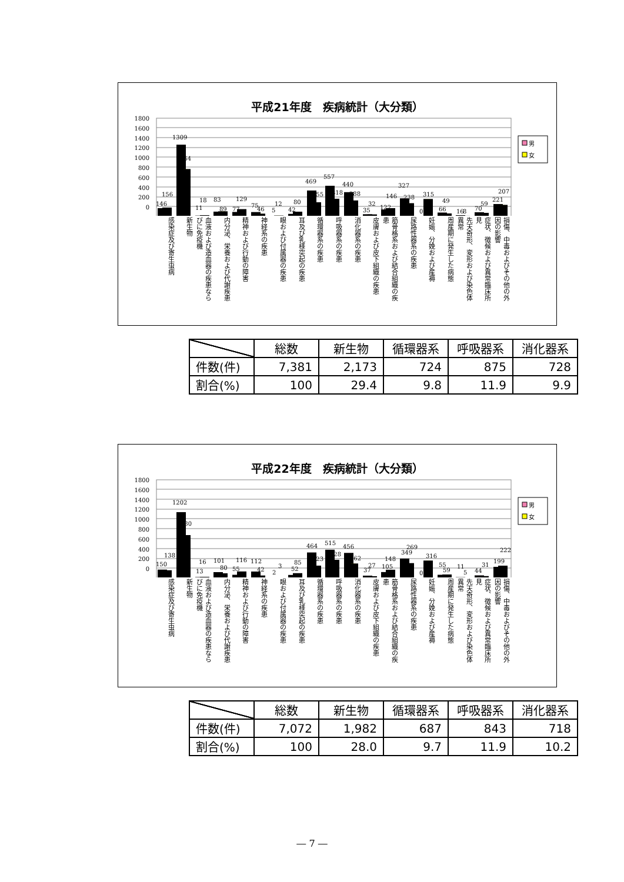平成21年度　疾病統計（大分類）
1800
1600
1400
1200
1000
800
600
400
200
0
146
156
1309
864
11
18
83
89
77
129
75
46
5
12
42
80
469
255
557
318
440
288
35
32
122
146
327
238
0
315
66
49
16
8
70
59
221
207
男
女
感染症及び寄生虫病
新生物
血液および造血器の疾患ならびに免疫機
内分泌、栄養および代謝疾患
精神および行動の障害
神経系の疾患
眼および付属器の疾患
耳及び乳様突起の疾患
循環器系の疾患
呼吸器系の疾患
消化器系の疾患
皮膚および皮下組織の疾患
筋骨格系および結合組織の疾患
尿路性器系の疾患
妊娠、分娩および産褥
周産期に発生した病態
先天奇形、変形および染色体異常
症状、徴候および異常臨床所見
損傷、中毒およびその他の外因の影響
| | 総数 | 新生物 | 循環器系 | 呼吸器系 | 消化器系 |
| --- | --- | --- | --- | --- | --- |
| 件数(件) | 7,381 | 2,173 | 724 | 875 | 728 |
| 割合(%) | 100 | 29.4 | 9.8 | 11.9 | 9.9 |
平成22年度　疾病統計（大分類）
1800
1600
1400
1200
1000
800
600
400
200
0
150
138
1202
780
13
16
101
80
55
116
112
42
2
3
52
85
464
223
515
328
456
262
37
27
105
148
349
269
0
316
55
59
11
5
44
31
199
222
男
女
感染症及び寄生虫病
新生物
血液および造血器の疾患ならびに免疫機
内分泌、栄養および代謝疾患
精神および行動の障害
神経系の疾患
眼および付属器の疾患
耳及び乳様突起の疾患
循環器系の疾患
呼吸器系の疾患
消化器系の疾患
皮膚および皮下組織の疾患
筋骨格系および結合組織の疾患
尿路性器系の疾患
妊娠、分娩および産褥
周産期に発生した病態
先天奇形、変形および染色体異常
症状、徴候および異常臨床所見
損傷、中毒およびその他の外因の影響
| | 総数 | 新生物 | 循環器系 | 呼吸器系 | 消化器系 |
| --- | --- | --- | --- | --- | --- |
| 件数(件) | 7,072 | 1,982 | 687 | 843 | 718 |
| 割合(%) | 100 | 28.0 | 9.7 | 11.9 | 10.2 |
― 7 ―